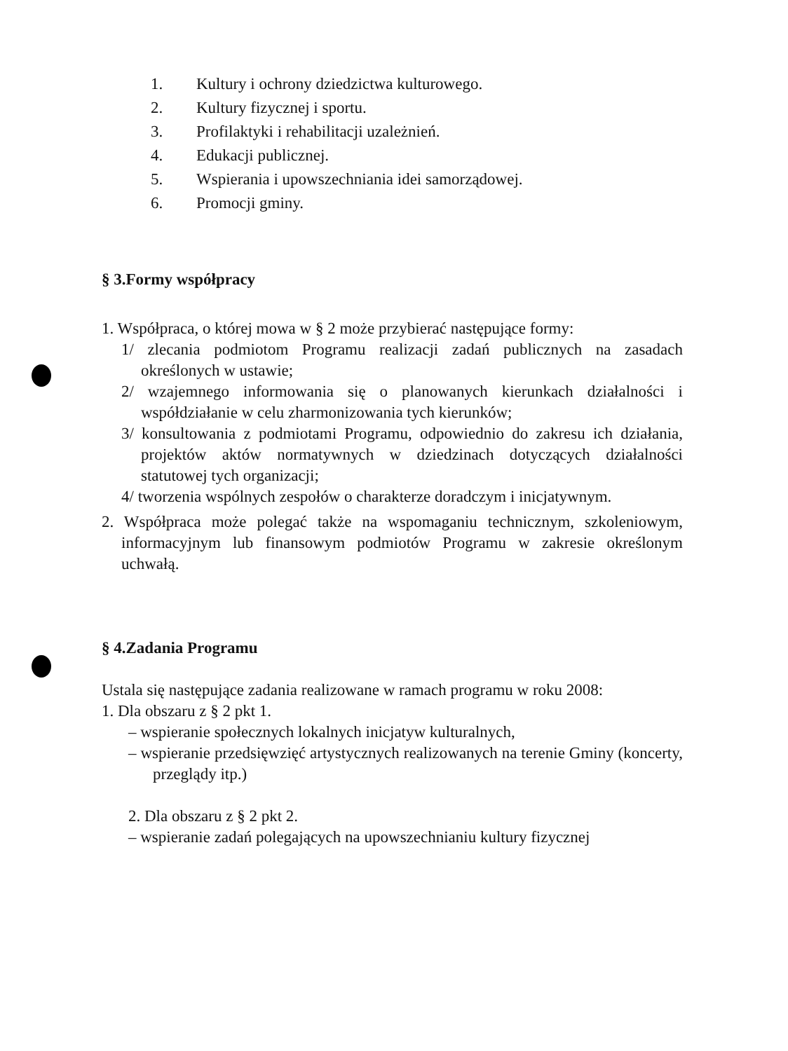1. Kultury i ochrony dziedzictwa kulturowego.
2. Kultury fizycznej i sportu.
3. Profilaktyki i rehabilitacji uzależnień.
4. Edukacji publicznej.
5. Wspierania i upowszechniania idei samorządowej.
6. Promocji gminy.
§ 3.Formy współpracy
1. Współpraca, o której mowa w § 2 może przybierać następujące formy:
1/ zlecania podmiotom Programu realizacji zadań publicznych na zasadach określonych w ustawie;
2/ wzajemnego informowania się o planowanych kierunkach działalności i współdziałanie w celu zharmonizowania tych kierunków;
3/ konsultowania z podmiotami Programu, odpowiednio do zakresu ich działania, projektów aktów normatywnych w dziedzinach dotyczących działalności statutowej tych organizacji;
4/ tworzenia wspólnych zespołów o charakterze doradczym i inicjatywnym.
2. Współpraca może polegać także na wspomaganiu technicznym, szkoleniowym, informacyjnym lub finansowym podmiotów Programu w zakresie określonym uchwałą.
§ 4.Zadania Programu
Ustala się następujące zadania realizowane w ramach programu w roku 2008:
1. Dla obszaru z § 2 pkt 1.
– wspieranie społecznych lokalnych inicjatyw kulturalnych,
– wspieranie przedsięwzięć artystycznych realizowanych na terenie Gminy (koncerty, przeglądy itp.)
2. Dla obszaru z § 2 pkt 2.
– wspieranie zadań polegających na upowszechnianiu kultury fizycznej